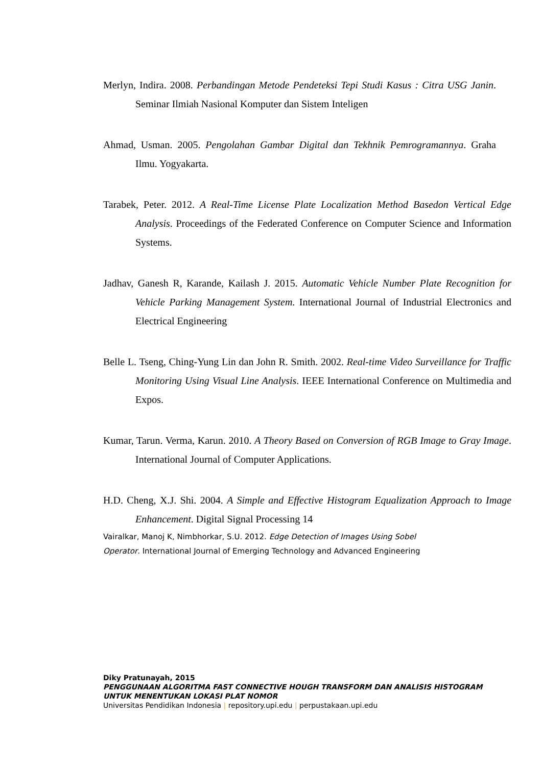Merlyn, Indira. 2008. Perbandingan Metode Pendeteksi Tepi Studi Kasus : Citra USG Janin. Seminar Ilmiah Nasional Komputer dan Sistem Inteligen
Ahmad, Usman. 2005. Pengolahan Gambar Digital dan Tekhnik Pemrogramannya. Graha Ilmu. Yogyakarta.
Tarabek, Peter. 2012. A Real-Time License Plate Localization Method Basedon Vertical Edge Analysis. Proceedings of the Federated Conference on Computer Science and Information Systems.
Jadhav, Ganesh R, Karande, Kailash J. 2015. Automatic Vehicle Number Plate Recognition for Vehicle Parking Management System. International Journal of Industrial Electronics and Electrical Engineering
Belle L. Tseng, Ching-Yung Lin dan John R. Smith. 2002. Real-time Video Surveillance for Traffic Monitoring Using Visual Line Analysis. IEEE International Conference on Multimedia and Expos.
Kumar, Tarun. Verma, Karun. 2010. A Theory Based on Conversion of RGB Image to Gray Image. International Journal of Computer Applications.
H.D. Cheng, X.J. Shi. 2004. A Simple and Effective Histogram Equalization Approach to Image Enhancement. Digital Signal Processing 14
Vairalkar, Manoj K, Nimbhorkar, S.U. 2012. Edge Detection of Images Using Sobel Operator. International Journal of Emerging Technology and Advanced Engineering
Diky Pratunayah, 2015
PENGGUNAAN ALGORITMA FAST CONNECTIVE HOUGH TRANSFORM DAN ANALISIS HISTOGRAM
UNTUK MENENTUKAN LOKASI PLAT NOMOR
Universitas Pendidikan Indonesia | repository.upi.edu | perpustakaan.upi.edu